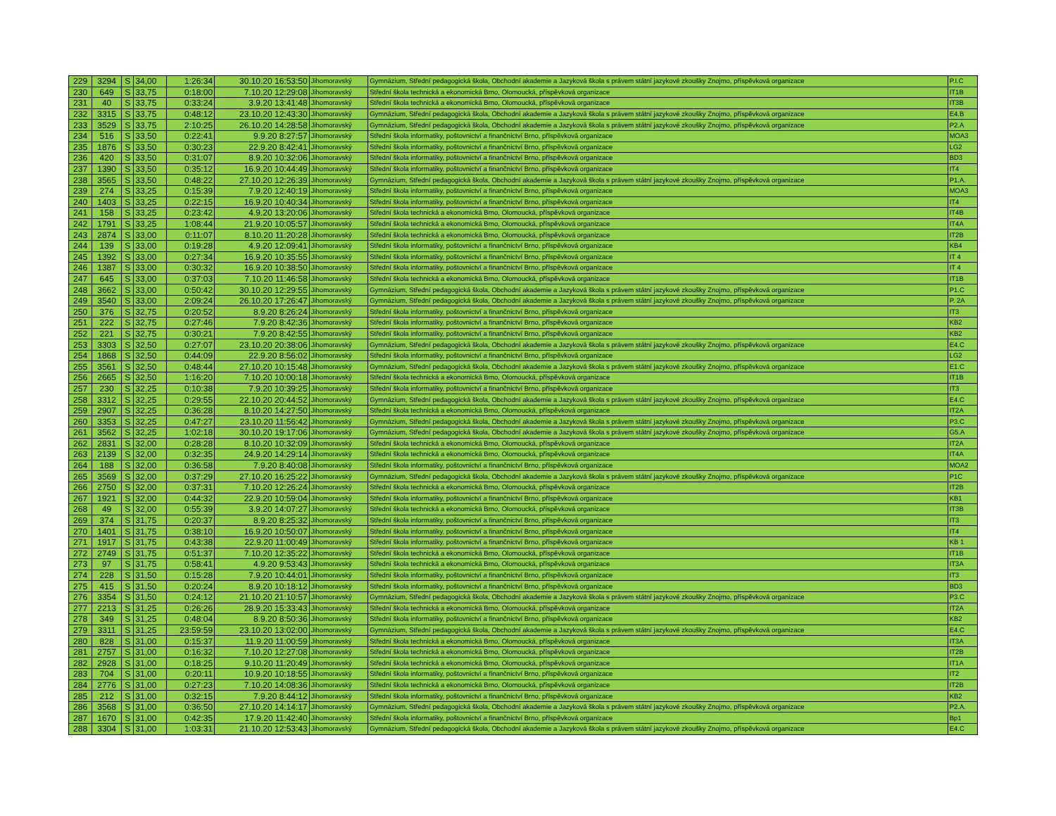| 229 | 3294 | S | 34,00 | 1:26:34 | 30.10.20 16:53:50 | Jihomoravský | Gymnázium, Střední pedagogická škola, Obchodní akademie a Jazyková škola s právem státní jazykové zkoušky Znojmo, příspěvková organizace | P.I.C |
| 230 | 649 | S | 33,75 | 0:18:00 | 7.10.20 12:29:08 | Jihomoravský | Střední škola technická a ekonomická Brno, Olomoucká, příspěvková organizace | IT1B |
| 231 | 40 | S | 33,75 | 0:33:24 | 3.9.20 13:41:48 | Jihomoravský | Střední škola technická a ekonomická Brno, Olomoucká, příspěvková organizace | IT3B |
| 232 | 3315 | S | 33,75 | 0:48:12 | 23.10.20 12:43:30 | Jihomoravský | Gymnázium, Střední pedagogická škola, Obchodní akademie a Jazyková škola s právem státní jazykové zkoušky Znojmo, příspěvková organizace | E4.B |
| 233 | 3529 | S | 33,75 | 2:10:25 | 26.10.20 14:28:58 | Jihomoravský | Gymnázium, Střední pedagogická škola, Obchodní akademie a Jazyková škola s právem státní jazykové zkoušky Znojmo, příspěvková organizace | P2.A |
| 234 | 516 | S | 33,50 | 0:22:41 | 9.9.20 8:27:57 | Jihomoravský | Střední škola informatiky, poštovnictví a finančnictví Brno, příspěvková organizace | MOA3 |
| 235 | 1876 | S | 33,50 | 0:30:23 | 22.9.20 8:42:41 | Jihomoravský | Střední škola informatiky, poštovnictví a finančnictví Brno, příspěvková organizace | LG2 |
| 236 | 420 | S | 33,50 | 0:31:07 | 8.9.20 10:32:06 | Jihomoravský | Střední škola informatiky, poštovnictví a finančnictví Brno, příspěvková organizace | BD3 |
| 237 | 1390 | S | 33,50 | 0:35:12 | 16.9.20 10:44:49 | Jihomoravský | Střední škola informatiky, poštovnictví a finančnictví Brno, příspěvková organizace | IT4 |
| 238 | 3565 | S | 33,50 | 0:48:22 | 27.10.20 12:26:39 | Jihomoravský | Gymnázium, Střední pedagogická škola, Obchodní akademie a Jazyková škola s právem státní jazykové zkoušky Znojmo, příspěvková organizace | P1.A. |
| 239 | 274 | S | 33,25 | 0:15:39 | 7.9.20 12:40:19 | Jihomoravský | Střední škola informatiky, poštovnictví a finančnictví Brno, příspěvková organizace | MOA3 |
| 240 | 1403 | S | 33,25 | 0:22:15 | 16.9.20 10:40:34 | Jihomoravský | Střední škola informatiky, poštovnictví a finančnictví Brno, příspěvková organizace | IT4 |
| 241 | 158 | S | 33,25 | 0:23:42 | 4.9.20 13:20:06 | Jihomoravský | Střední škola technická a ekonomická Brno, Olomoucká, příspěvková organizace | IT4B |
| 242 | 1791 | S | 33,25 | 1:08:44 | 21.9.20 10:05:57 | Jihomoravský | Střední škola technická a ekonomická Brno, Olomoucká, příspěvková organizace | IT4A |
| 243 | 2874 | S | 33,00 | 0:11:07 | 8.10.20 11:20:28 | Jihomoravský | Střední škola technická a ekonomická Brno, Olomoucká, příspěvková organizace | IT2B |
| 244 | 139 | S | 33,00 | 0:19:28 | 4.9.20 12:09:41 | Jihomoravský | Střední škola informatiky, poštovnictví a finančnictví Brno, příspěvková organizace | KB4 |
| 245 | 1392 | S | 33,00 | 0:27:34 | 16.9.20 10:35:55 | Jihomoravský | Střední škola informatiky, poštovnictví a finančnictví Brno, příspěvková organizace | IT 4 |
| 246 | 1387 | S | 33,00 | 0:30:32 | 16.9.20 10:38:50 | Jihomoravský | Střední škola informatiky, poštovnictví a finančnictví Brno, příspěvková organizace | IT 4 |
| 247 | 645 | S | 33,00 | 0:37:03 | 7.10.20 11:46:58 | Jihomoravský | Střední škola technická a ekonomická Brno, Olomoucká, příspěvková organizace | IT1B |
| 248 | 3662 | S | 33,00 | 0:50:42 | 30.10.20 12:29:55 | Jihomoravský | Gymnázium, Střední pedagogická škola, Obchodní akademie a Jazyková škola s právem státní jazykové zkoušky Znojmo, příspěvková organizace | P1.C |
| 249 | 3540 | S | 33,00 | 2:09:24 | 26.10.20 17:26:47 | Jihomoravský | Gymnázium, Střední pedagogická škola, Obchodní akademie a Jazyková škola s právem státní jazykové zkoušky Znojmo, příspěvková organizace | P. 2A |
| 250 | 376 | S | 32,75 | 0:20:52 | 8.9.20 8:26:24 | Jihomoravský | Střední škola informatiky, poštovnictví a finančnictví Brno, příspěvková organizace | IT3 |
| 251 | 222 | S | 32,75 | 0:27:46 | 7.9.20 8:42:36 | Jihomoravský | Střední škola informatiky, poštovnictví a finančnictví Brno, příspěvková organizace | KB2 |
| 252 | 221 | S | 32,75 | 0:30:21 | 7.9.20 8:42:55 | Jihomoravský | Střední škola informatiky, poštovnictví a finančnictví Brno, příspěvková organizace | KB2 |
| 253 | 3303 | S | 32,50 | 0:27:07 | 23.10.20 20:38:06 | Jihomoravský | Gymnázium, Střední pedagogická škola, Obchodní akademie a Jazyková škola s právem státní jazykové zkoušky Znojmo, příspěvková organizace | E4.C |
| 254 | 1868 | S | 32,50 | 0:44:09 | 22.9.20 8:56:02 | Jihomoravský | Střední škola informatiky, poštovnictví a finančnictví Brno, příspěvková organizace | LG2 |
| 255 | 3561 | S | 32,50 | 0:48:44 | 27.10.20 10:15:48 | Jihomoravský | Gymnázium, Střední pedagogická škola, Obchodní akademie a Jazyková škola s právem státní jazykové zkoušky Znojmo, příspěvková organizace | E1.C |
| 256 | 2665 | S | 32,50 | 1:16:20 | 7.10.20 10:00:18 | Jihomoravský | Střední škola technická a ekonomická Brno, Olomoucká, příspěvková organizace | IT1B |
| 257 | 230 | S | 32,25 | 0:10:38 | 7.9.20 10:39:25 | Jihomoravský | Střední škola informatiky, poštovnictví a finančnictví Brno, příspěvková organizace | IT3 |
| 258 | 3312 | S | 32,25 | 0:29:55 | 22.10.20 20:44:52 | Jihomoravský | Gymnázium, Střední pedagogická škola, Obchodní akademie a Jazyková škola s právem státní jazykové zkoušky Znojmo, příspěvková organizace | E4.C |
| 259 | 2907 | S | 32,25 | 0:36:28 | 8.10.20 14:27:50 | Jihomoravský | Střední škola technická a ekonomická Brno, Olomoucká, příspěvková organizace | IT2A |
| 260 | 3353 | S | 32,25 | 0:47:27 | 23.10.20 11:56:42 | Jihomoravský | Gymnázium, Střední pedagogická škola, Obchodní akademie a Jazyková škola s právem státní jazykové zkoušky Znojmo, příspěvková organizace | P3.C |
| 261 | 3562 | S | 32,25 | 1:02:18 | 30.10.20 19:17:06 | Jihomoravský | Gymnázium, Střední pedagogická škola, Obchodní akademie a Jazyková škola s právem státní jazykové zkoušky Znojmo, příspěvková organizace | G5.A |
| 262 | 2831 | S | 32,00 | 0:28:28 | 8.10.20 10:32:09 | Jihomoravský | Střední škola technická a ekonomická Brno, Olomoucká, příspěvková organizace | IT2A |
| 263 | 2139 | S | 32,00 | 0:32:35 | 24.9.20 14:29:14 | Jihomoravský | Střední škola technická a ekonomická Brno, Olomoucká, příspěvková organizace | IT4A |
| 264 | 188 | S | 32,00 | 0:36:58 | 7.9.20 8:40:08 | Jihomoravský | Střední škola informatiky, poštovnictví a finančnictví Brno, příspěvková organizace | MOA2 |
| 265 | 3569 | S | 32,00 | 0:37:29 | 27.10.20 16:25:22 | Jihomoravský | Gymnázium, Střední pedagogická škola, Obchodní akademie a Jazyková škola s právem státní jazykové zkoušky Znojmo, příspěvková organizace | P1C |
| 266 | 2750 | S | 32,00 | 0:37:31 | 7.10.20 12:26:24 | Jihomoravský | Střední škola technická a ekonomická Brno, Olomoucká, příspěvková organizace | IT2B |
| 267 | 1921 | S | 32,00 | 0:44:32 | 22.9.20 10:59:04 | Jihomoravský | Střední škola informatiky, poštovnictví a finančnictví Brno, příspěvková organizace | KB1 |
| 268 | 49 | S | 32,00 | 0:55:39 | 3.9.20 14:07:27 | Jihomoravský | Střední škola technická a ekonomická Brno, Olomoucká, příspěvková organizace | IT3B |
| 269 | 374 | S | 31,75 | 0:20:37 | 8.9.20 8:25:32 | Jihomoravský | Střední škola informatiky, poštovnictví a finančnictví Brno, příspěvková organizace | IT3 |
| 270 | 1401 | S | 31,75 | 0:38:10 | 16.9.20 10:50:07 | Jihomoravský | Střední škola informatiky, poštovnictví a finančnictví Brno, příspěvková organizace | IT4 |
| 271 | 1917 | S | 31,75 | 0:43:38 | 22.9.20 11:00:49 | Jihomoravský | Střední škola informatiky, poštovnictví a finančnictví Brno, příspěvková organizace | KB 1 |
| 272 | 2749 | S | 31,75 | 0:51:37 | 7.10.20 12:35:22 | Jihomoravský | Střední škola technická a ekonomická Brno, Olomoucká, příspěvková organizace | IT1B |
| 273 | 97 | S | 31,75 | 0:58:41 | 4.9.20 9:53:43 | Jihomoravský | Střední škola technická a ekonomická Brno, Olomoucká, příspěvková organizace | IT3A |
| 274 | 228 | S | 31,50 | 0:15:28 | 7.9.20 10:44:01 | Jihomoravský | Střední škola informatiky, poštovnictví a finančnictví Brno, příspěvková organizace | IT3 |
| 275 | 415 | S | 31,50 | 0:20:24 | 8.9.20 10:18:12 | Jihomoravský | Střední škola informatiky, poštovnictví a finančnictví Brno, příspěvková organizace | BD3 |
| 276 | 3354 | S | 31,50 | 0:24:12 | 21.10.20 21:10:57 | Jihomoravský | Gymnázium, Střední pedagogická škola, Obchodní akademie a Jazyková škola s právem státní jazykové zkoušky Znojmo, příspěvková organizace | P3.C |
| 277 | 2213 | S | 31,25 | 0:26:26 | 28.9.20 15:33:43 | Jihomoravský | Střední škola technická a ekonomická Brno, Olomoucká, příspěvková organizace | IT2A |
| 278 | 349 | S | 31,25 | 0:48:04 | 8.9.20 8:50:36 | Jihomoravský | Střední škola informatiky, poštovnictví a finančnictví Brno, příspěvková organizace | KB2 |
| 279 | 3311 | S | 31,25 | 23:59:59 | 23.10.20 13:02:00 | Jihomoravský | Gymnázium, Střední pedagogická škola, Obchodní akademie a Jazyková škola s právem státní jazykové zkoušky Znojmo, příspěvková organizace | E4.C |
| 280 | 828 | S | 31,00 | 0:15:37 | 11.9.20 11:00:59 | Jihomoravský | Střední škola technická a ekonomická Brno, Olomoucká, příspěvková organizace | IT3A |
| 281 | 2757 | S | 31,00 | 0:16:32 | 7.10.20 12:27:08 | Jihomoravský | Střední škola technická a ekonomická Brno, Olomoucká, příspěvková organizace | IT2B |
| 282 | 2928 | S | 31,00 | 0:18:25 | 9.10.20 11:20:49 | Jihomoravský | Střední škola technická a ekonomická Brno, Olomoucká, příspěvková organizace | IT1A |
| 283 | 704 | S | 31,00 | 0:20:11 | 10.9.20 10:18:55 | Jihomoravský | Střední škola informatiky, poštovnictví a finančnictví Brno, příspěvková organizace | IT2 |
| 284 | 2776 | S | 31,00 | 0:27:23 | 7.10.20 14:08:36 | Jihomoravský | Střední škola technická a ekonomická Brno, Olomoucká, příspěvková organizace | IT2B |
| 285 | 212 | S | 31,00 | 0:32:15 | 7.9.20 8:44:12 | Jihomoravský | Střední škola informatiky, poštovnictví a finančnictví Brno, příspěvková organizace | KB2 |
| 286 | 3568 | S | 31,00 | 0:36:50 | 27.10.20 14:14:17 | Jihomoravský | Gymnázium, Střední pedagogická škola, Obchodní akademie a Jazyková škola s právem státní jazykové zkoušky Znojmo, příspěvková organizace | P2.A. |
| 287 | 1670 | S | 31,00 | 0:42:35 | 17.9.20 11:42:40 | Jihomoravský | Střední škola informatiky, poštovnictví a finančnictví Brno, příspěvková organizace | Bp1 |
| 288 | 3304 | S | 31,00 | 1:03:31 | 21.10.20 12:53:43 | Jihomoravský | Gymnázium, Střední pedagogická škola, Obchodní akademie a Jazyková škola s právem státní jazykové zkoušky Znojmo, příspěvková organizace | E4.C |